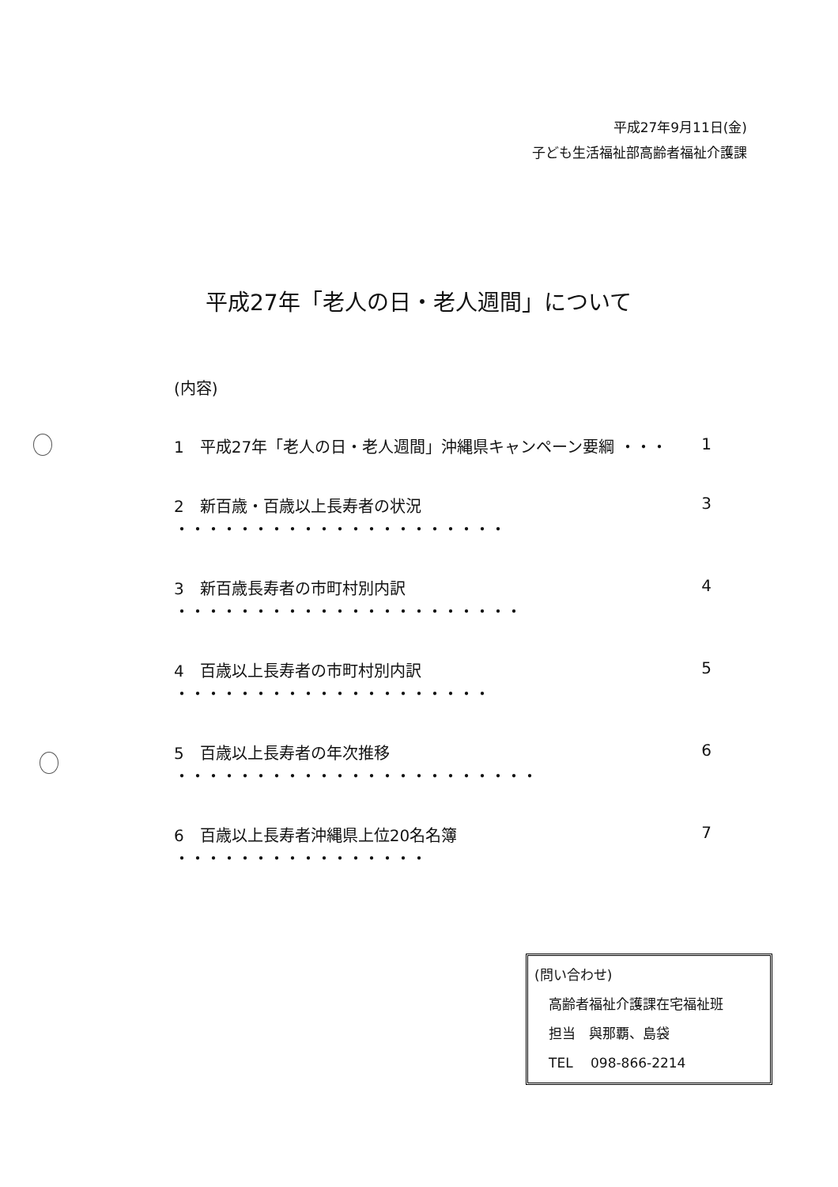平成27年9月11日(金)
子ども生活福祉部高齢者福祉介護課
平成27年「老人の日・老人週間」について
(内容)
1　平成27年「老人の日・老人週間」沖縄県キャンペーン要綱 ・・・ 1
2　新百歳・百歳以上長寿者の状況 ・・・・・・・・・・・・・・・・・・・・・ 3
3　新百歳長寿者の市町村別内訳 ・・・・・・・・・・・・・・・・・・・・・・ 4
4　百歳以上長寿者の市町村別内訳 ・・・・・・・・・・・・・・・・・・・・ 5
5　百歳以上長寿者の年次推移 ・・・・・・・・・・・・・・・・・・・・・・・ 6
6　百歳以上長寿者沖縄県上位20名名簿 ・・・・・・・・・・・・・・・・ 7
(問い合わせ)
高齢者福祉介護課在宅福祉班
担当　與那覇、島袋
TEL　 098-866-2214